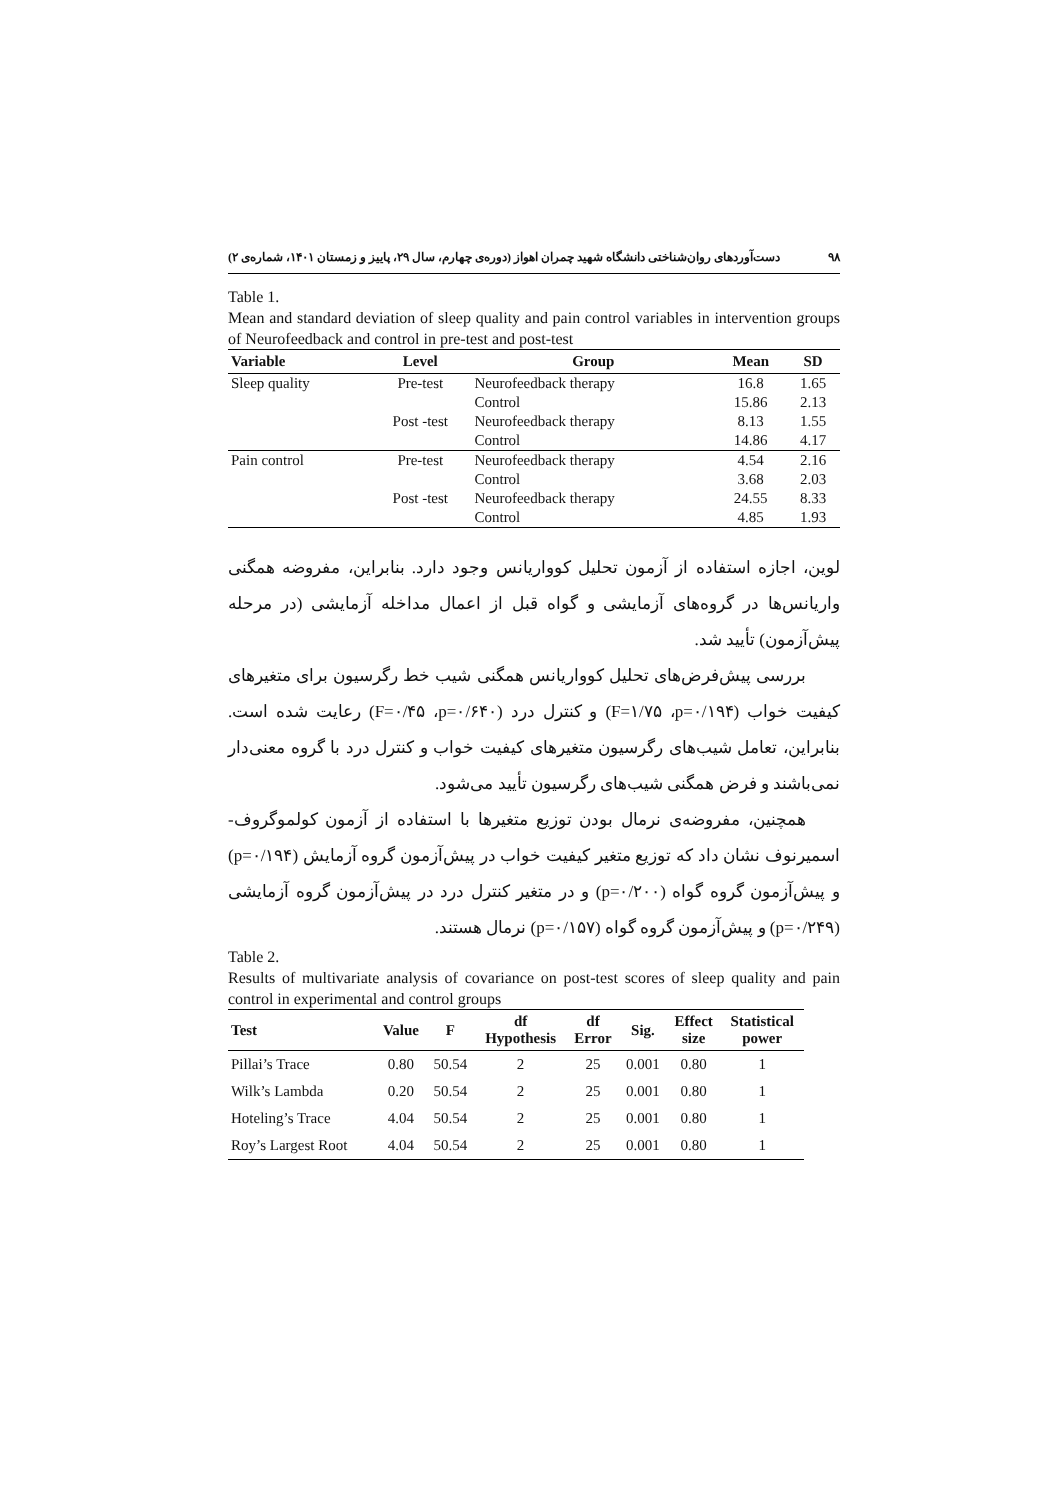۹۸ دست‌آوردهای روان‌شناختی دانشگاه شهید چمران اهواز (دوره‌ی چهارم، سال ۲۹، پاییز و زمستان ۱۴۰۱، شماره‌ی ۲)
Table 1.
Mean and standard deviation of sleep quality and pain control variables in intervention groups of Neurofeedback and control in pre-test and post-test
| Variable | Level | Group | Mean | SD |
| --- | --- | --- | --- | --- |
| Sleep quality | Pre-test | Neurofeedback therapy | 16.8 | 1.65 |
| | | Control | 15.86 | 2.13 |
| | Post -test | Neurofeedback therapy | 8.13 | 1.55 |
| | | Control | 14.86 | 4.17 |
| Pain control | Pre-test | Neurofeedback therapy | 4.54 | 2.16 |
| | | Control | 3.68 | 2.03 |
| | Post -test | Neurofeedback therapy | 24.55 | 8.33 |
| | | Control | 4.85 | 1.93 |
لوین، اجازه استفاده از آزمون تحلیل کوواریانس وجود دارد. بنابراین، مفروضه همگنی واریانس‌ها در گروه‌های آزمایشی و گواه قبل از اعمال مداخله آزمایشی (در مرحله پیش‌آزمون) تأیید شد.
  بررسی پیش‌فرض‌های تحلیل کوواریانس همگنی شیب خط رگرسیون برای متغیرهای کیفیت خواب (F=۱/۷۵ ،p=۰/۱۹۴) و کنترل درد (F=۰/۴۵ ،p=۰/۶۴۰) رعایت شده است. بنابراین، تعامل شیب‌های رگرسیون متغیرهای کیفیت خواب و کنترل درد با گروه معنی‌دار نمی‌باشند و فرض همگنی شیب‌های رگرسیون تأیید می‌شود.
  همچنین، مفروضه‌ی نرمال بودن توزیع متغیرها با استفاده از آزمون کولموگروف-اسمیرنوف نشان داد که توزیع متغیر کیفیت خواب در پیش‌آزمون گروه آزمایش (p=۰/۱۹۴) و پیش‌آزمون گروه گواه (p=۰/۲۰۰) و در متغیر کنترل درد در پیش‌آزمون گروه آزمایشی (p=۰/۲۴۹) و پیش‌آزمون گروه گواه (p=۰/۱۵۷) نرمال هستند.
Table 2.
Results of multivariate analysis of covariance on post-test scores of sleep quality and pain control in experimental and control groups
| Test | Value | F | df Hypothesis | df Error | Sig. | Effect size | Statistical power |
| --- | --- | --- | --- | --- | --- | --- | --- |
| Pillai’s Trace | 0.80 | 50.54 | 2 | 25 | 0.001 | 0.80 | 1 |
| Wilk’s Lambda | 0.20 | 50.54 | 2 | 25 | 0.001 | 0.80 | 1 |
| Hoteling’s Trace | 4.04 | 50.54 | 2 | 25 | 0.001 | 0.80 | 1 |
| Roy’s Largest Root | 4.04 | 50.54 | 2 | 25 | 0.001 | 0.80 | 1 |